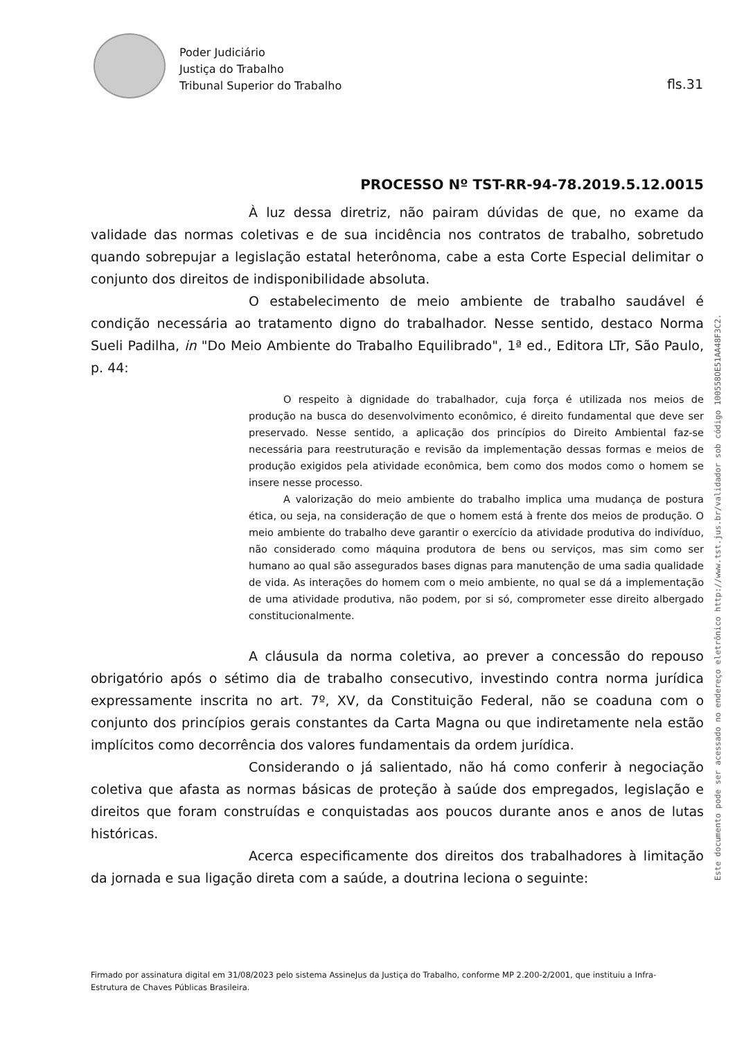Poder Judiciário
Justiça do Trabalho
Tribunal Superior do Trabalho
fls.31
Este documento pode ser acessado no endereço eletrônico http://www.tst.jus.br/validador sob código 100558OE51AA48F3C2.
PROCESSO Nº TST-RR-94-78.2019.5.12.0015
À luz dessa diretriz, não pairam dúvidas de que, no exame da validade das normas coletivas e de sua incidência nos contratos de trabalho, sobretudo quando sobrepujar a legislação estatal heterônoma, cabe a esta Corte Especial delimitar o conjunto dos direitos de indisponibilidade absoluta.
O estabelecimento de meio ambiente de trabalho saudável é condição necessária ao tratamento digno do trabalhador. Nesse sentido, destaco Norma Sueli Padilha, in "Do Meio Ambiente do Trabalho Equilibrado", 1ª ed., Editora LTr, São Paulo, p. 44:
O respeito à dignidade do trabalhador, cuja força é utilizada nos meios de produção na busca do desenvolvimento econômico, é direito fundamental que deve ser preservado. Nesse sentido, a aplicação dos princípios do Direito Ambiental faz-se necessária para reestruturação e revisão da implementação dessas formas e meios de produção exigidos pela atividade econômica, bem como dos modos como o homem se insere nesse processo.
A valorização do meio ambiente do trabalho implica uma mudança de postura ética, ou seja, na consideração de que o homem está à frente dos meios de produção. O meio ambiente do trabalho deve garantir o exercício da atividade produtiva do indivíduo, não considerado como máquina produtora de bens ou serviços, mas sim como ser humano ao qual são assegurados bases dignas para manutenção de uma sadia qualidade de vida. As interações do homem com o meio ambiente, no qual se dá a implementação de uma atividade produtiva, não podem, por si só, comprometer esse direito albergado constitucionalmente.
A cláusula da norma coletiva, ao prever a concessão do repouso obrigatório após o sétimo dia de trabalho consecutivo, investindo contra norma jurídica expressamente inscrita no art. 7º, XV, da Constituição Federal, não se coaduna com o conjunto dos princípios gerais constantes da Carta Magna ou que indiretamente nela estão implícitos como decorrência dos valores fundamentais da ordem jurídica.
Considerando o já salientado, não há como conferir à negociação coletiva que afasta as normas básicas de proteção à saúde dos empregados, legislação e direitos que foram construídas e conquistadas aos poucos durante anos e anos de lutas históricas.
Acerca especificamente dos direitos dos trabalhadores à limitação da jornada e sua ligação direta com a saúde, a doutrina leciona o seguinte:
Firmado por assinatura digital em 31/08/2023 pelo sistema AssineJus da Justiça do Trabalho, conforme MP 2.200-2/2001, que instituiu a Infra-Estrutura de Chaves Públicas Brasileira.